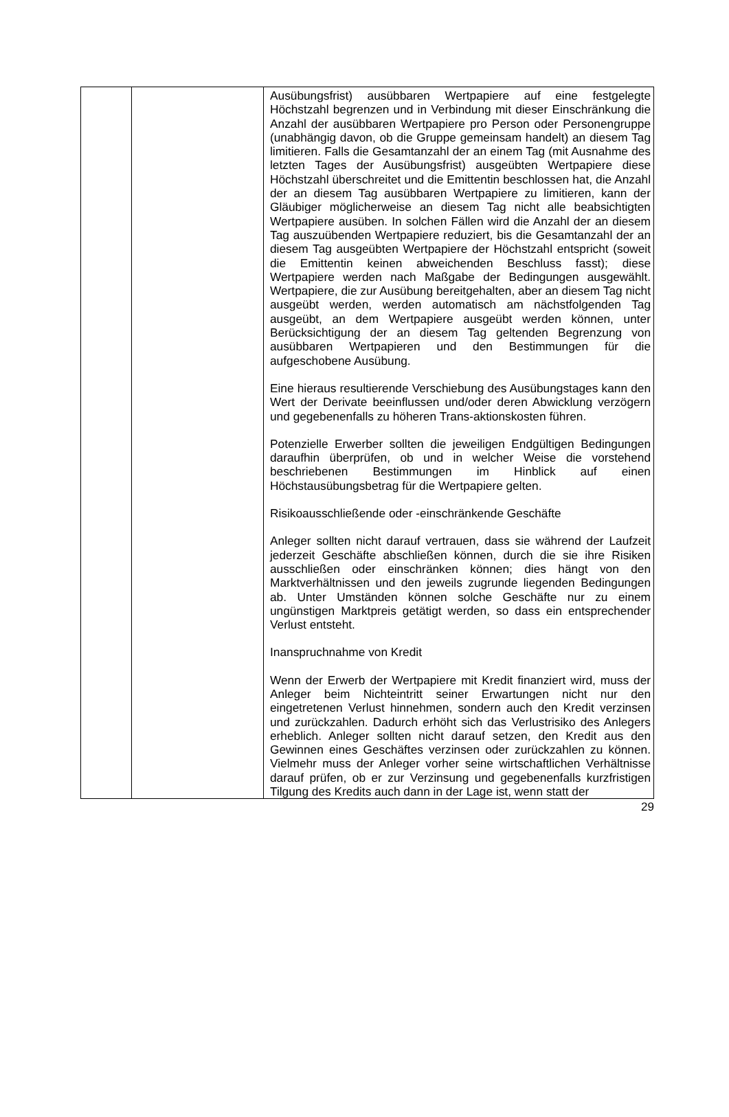| | | Ausübungsfrist) ausübbaren Wertpapiere auf eine festgelegte Höchstzahl begrenzen und in Verbindung mit dieser Einschränkung die Anzahl der ausübbaren Wertpapiere pro Person oder Personengruppe (unabhängig davon, ob die Gruppe gemeinsam handelt) an diesem Tag limitieren. Falls die Gesamtanzahl der an einem Tag (mit Ausnahme des letzten Tages der Ausübungsfrist) ausgeübten Wertpapiere diese Höchstzahl überschreitet und die Emittentin beschlossen hat, die Anzahl der an diesem Tag ausübbaren Wertpapiere zu limitieren, kann der Gläubiger möglicherweise an diesem Tag nicht alle beabsichtigten Wertpapiere ausüben. In solchen Fällen wird die Anzahl der an diesem Tag auszuübenden Wertpapiere reduziert, bis die Gesamtanzahl der an diesem Tag ausgeübten Wertpapiere der Höchstzahl entspricht (soweit die Emittentin keinen abweichenden Beschluss fasst); diese Wertpapiere werden nach Maßgabe der Bedingungen ausgewählt. Wertpapiere, die zur Ausübung bereitgehalten, aber an diesem Tag nicht ausgeübt werden, werden automatisch am nächstfolgenden Tag ausgeübt, an dem Wertpapiere ausgeübt werden können, unter Berücksichtigung der an diesem Tag geltenden Begrenzung von ausübbaren Wertpapieren und den Bestimmungen für die aufgeschobene Ausübung. Eine hieraus resultierende Verschiebung des Ausübungstages kann den Wert der Derivate beeinflussen und/oder deren Abwicklung verzögern und gegebenenfalls zu höheren Trans-aktionskosten führen. Potenzielle Erwerber sollten die jeweiligen Endgültigen Bedingungen daraufhin überprüfen, ob und in welcher Weise die vorstehend beschriebenen Bestimmungen im Hinblick auf einen Höchstausübungsbetrag für die Wertpapiere gelten. Risikoausschließende oder -einschränkende Geschäfte Anleger sollten nicht darauf vertrauen, dass sie während der Laufzeit jederzeit Geschäfte abschließen können, durch die sie ihre Risiken ausschließen oder einschränken können; dies hängt von den Marktverhältnissen und den jeweils zugrunde liegenden Bedingungen ab. Unter Umständen können solche Geschäfte nur zu einem ungünstigen Marktpreis getätigt werden, so dass ein entsprechender Verlust entsteht. Inanspruchnahme von Kredit Wenn der Erwerb der Wertpapiere mit Kredit finanziert wird, muss der Anleger beim Nichteintritt seiner Erwartungen nicht nur den eingetretenen Verlust hinnehmen, sondern auch den Kredit verzinsen und zurückzahlen. Dadurch erhöht sich das Verlustrisiko des Anlegers erheblich. Anleger sollten nicht darauf setzen, den Kredit aus den Gewinnen eines Geschäftes verzinsen oder zurückzahlen zu können. Vielmehr muss der Anleger vorher seine wirtschaftlichen Verhältnisse darauf prüfen, ob er zur Verzinsung und gegebenenfalls kurzfristigen Tilgung des Kredits auch dann in der Lage ist, wenn statt der |
29